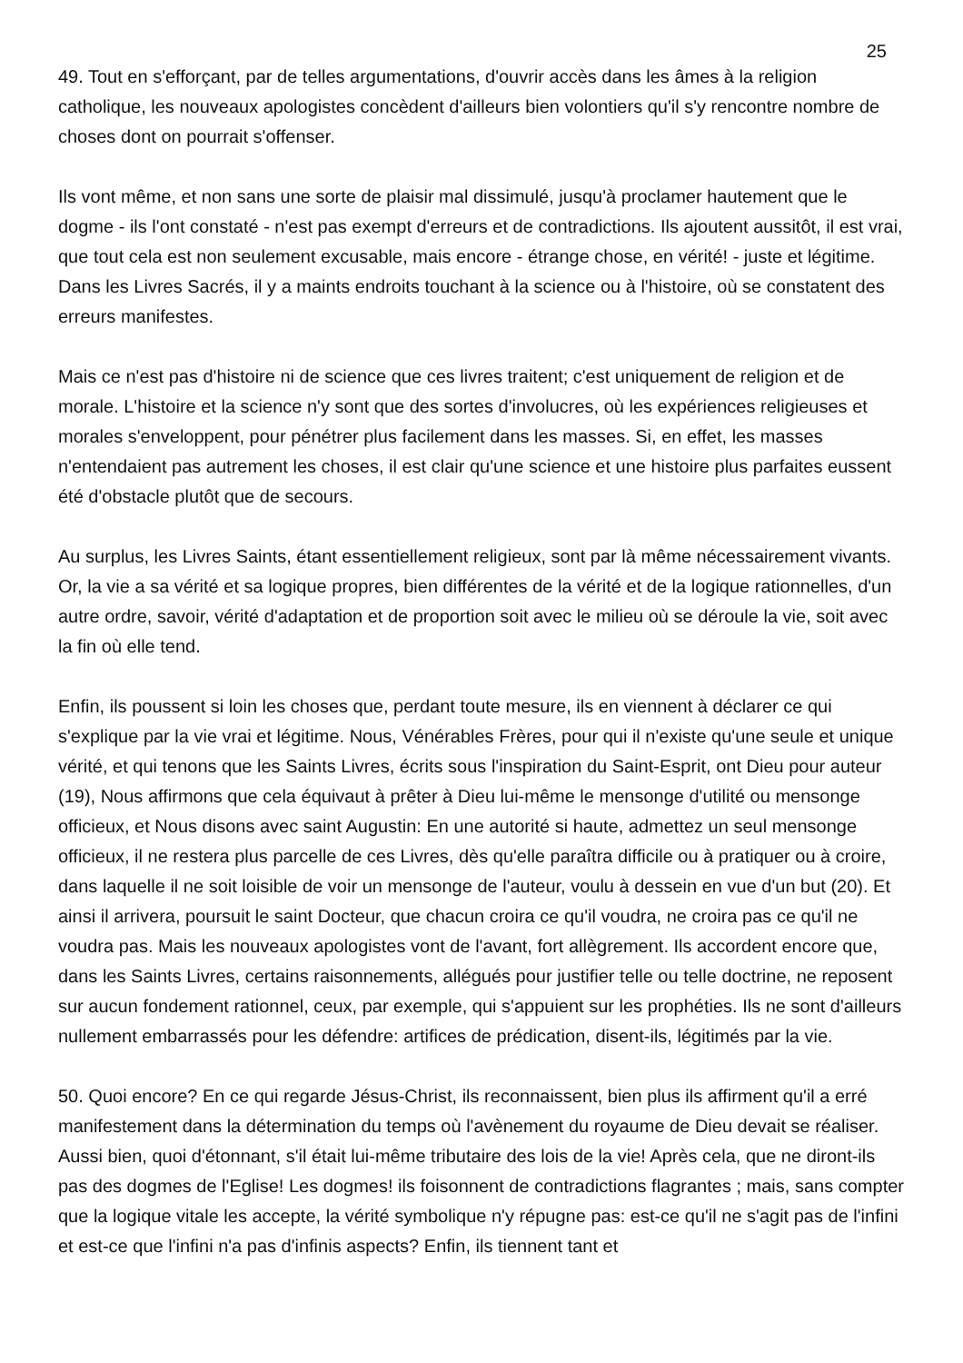25
49. Tout en s'efforçant, par de telles argumentations, d'ouvrir accès dans les âmes à la religion catholique, les nouveaux apologistes concèdent d'ailleurs bien volontiers qu'il s'y rencontre nombre de choses dont on pourrait s'offenser.
Ils vont même, et non sans une sorte de plaisir mal dissimulé, jusqu'à proclamer hautement que le dogme - ils l'ont constaté - n'est pas exempt d'erreurs et de contradictions. Ils ajoutent aussitôt, il est vrai, que tout cela est non seulement excusable, mais encore - étrange chose, en vérité! - juste et légitime. Dans les Livres Sacrés, il y a maints endroits touchant à la science ou à l'histoire, où se constatent des erreurs manifestes.
Mais ce n'est pas d'histoire ni de science que ces livres traitent; c'est uniquement de religion et de morale. L'histoire et la science n'y sont que des sortes d'involucres, où les expériences religieuses et morales s'enveloppent, pour pénétrer plus facilement dans les masses. Si, en effet, les masses n'entendaient pas autrement les choses, il est clair qu'une science et une histoire plus parfaites eussent été d'obstacle plutôt que de secours.
Au surplus, les Livres Saints, étant essentiellement religieux, sont par là même nécessairement vivants. Or, la vie a sa vérité et sa logique propres, bien différentes de la vérité et de la logique rationnelles, d'un autre ordre, savoir, vérité d'adaptation et de proportion soit avec le milieu où se déroule la vie, soit avec la fin où elle tend.
Enfin, ils poussent si loin les choses que, perdant toute mesure, ils en viennent à déclarer ce qui s'explique par la vie vrai et légitime. Nous, Vénérables Frères, pour qui il n'existe qu'une seule et unique vérité, et qui tenons que les Saints Livres, écrits sous l'inspiration du Saint-Esprit, ont Dieu pour auteur (19), Nous affirmons que cela équivaut à prêter à Dieu lui-même le mensonge d'utilité ou mensonge officieux, et Nous disons avec saint Augustin: En une autorité si haute, admettez un seul mensonge officieux, il ne restera plus parcelle de ces Livres, dès qu'elle paraîtra difficile ou à pratiquer ou à croire, dans laquelle il ne soit loisible de voir un mensonge de l'auteur, voulu à dessein en vue d'un but (20). Et ainsi il arrivera, poursuit le saint Docteur, que chacun croira ce qu'il voudra, ne croira pas ce qu'il ne voudra pas. Mais les nouveaux apologistes vont de l'avant, fort allègrement. Ils accordent encore que, dans les Saints Livres, certains raisonnements, allégués pour justifier telle ou telle doctrine, ne reposent sur aucun fondement rationnel, ceux, par exemple, qui s'appuient sur les prophéties. Ils ne sont d'ailleurs nullement embarrassés pour les défendre: artifices de prédication, disent-ils, légitimés par la vie.
50. Quoi encore? En ce qui regarde Jésus-Christ, ils reconnaissent, bien plus ils affirment qu'il a erré manifestement dans la détermination du temps où l'avènement du royaume de Dieu devait se réaliser. Aussi bien, quoi d'étonnant, s'il était lui-même tributaire des lois de la vie! Après cela, que ne diront-ils pas des dogmes de l'Eglise! Les dogmes! ils foisonnent de contradictions flagrantes ; mais, sans compter que la logique vitale les accepte, la vérité symbolique n'y répugne pas: est-ce qu'il ne s'agit pas de l'infini et est-ce que l'infini n'a pas d'infinis aspects? Enfin, ils tiennent tant et